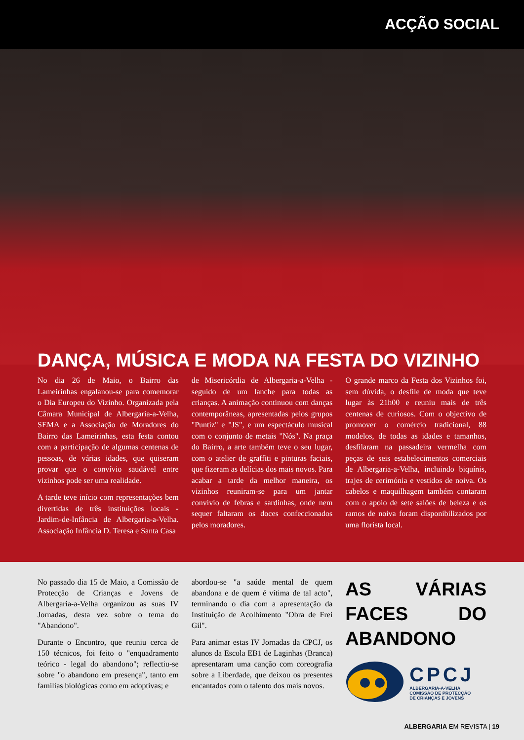ACÇÃO SOCIAL
DANÇA, MÚSICA E MODA NA FESTA DO VIZINHO
No dia 26 de Maio, o Bairro das Lameirinhas engalanou-se para comemorar o Dia Europeu do Vizinho. Organizada pela Câmara Municipal de Albergaria-a-Velha, SEMA e a Associação de Moradores do Bairro das Lameirinhas, esta festa contou com a participação de algumas centenas de pessoas, de várias idades, que quiseram provar que o convívio saudável entre vizinhos pode ser uma realidade.
A tarde teve início com representações bem divertidas de três instituições locais - Jardim-de-Infância de Albergaria-a-Velha. Associação Infância D. Teresa e Santa Casa
de Misericórdia de Albergaria-a-Velha - seguido de um lanche para todas as crianças. A animação continuou com danças contemporâneas, apresentadas pelos grupos "Puntiz" e "JS", e um espectáculo musical com o conjunto de metais "Nós". Na praça do Bairro, a arte também teve o seu lugar, com o atelier de graffiti e pinturas faciais, que fizeram as delícias dos mais novos. Para acabar a tarde da melhor maneira, os vizinhos reuniram-se para um jantar convívio de febras e sardinhas, onde nem sequer faltaram os doces confeccionados pelos moradores.
O grande marco da Festa dos Vizinhos foi, sem dúvida, o desfile de moda que teve lugar às 21h00 e reuniu mais de três centenas de curiosos. Com o objectivo de promover o comércio tradicional, 88 modelos, de todas as idades e tamanhos, desfilaram na passadeira vermelha com peças de seis estabelecimentos comerciais de Albergaria-a-Velha, incluindo biquínis, trajes de cerimónia e vestidos de noiva. Os cabelos e maquilhagem também contaram com o apoio de sete salões de beleza e os ramos de noiva foram disponibilizados por uma florista local.
No passado dia 15 de Maio, a Comissão de Protecção de Crianças e Jovens de Albergaria-a-Velha organizou as suas IV Jornadas, desta vez sobre o tema do "Abandono".
Durante o Encontro, que reuniu cerca de 150 técnicos, foi feito o "enquadramento teórico - legal do abandono"; reflectiu-se sobre "o abandono em presença", tanto em famílias biológicas como em adoptivas; e
abordou-se "a saúde mental de quem abandona e de quem é vítima de tal acto", terminando o dia com a apresentação da Instituição de Acolhimento "Obra de Frei Gil".
Para animar estas IV Jornadas da CPCJ, os alunos da Escola EB1 de Laginhas (Branca) apresentaram uma canção com coreografia sobre a Liberdade, que deixou os presentes encantados com o talento dos mais novos.
AS VÁRIAS FACES DO ABANDONO
CPCJ
ALBERGARIA-A-VELHA
COMISSÃO DE PROTECÇÃO
DE CRIANÇAS E JOVENS
ALBERGARIA EM REVISTA | 19